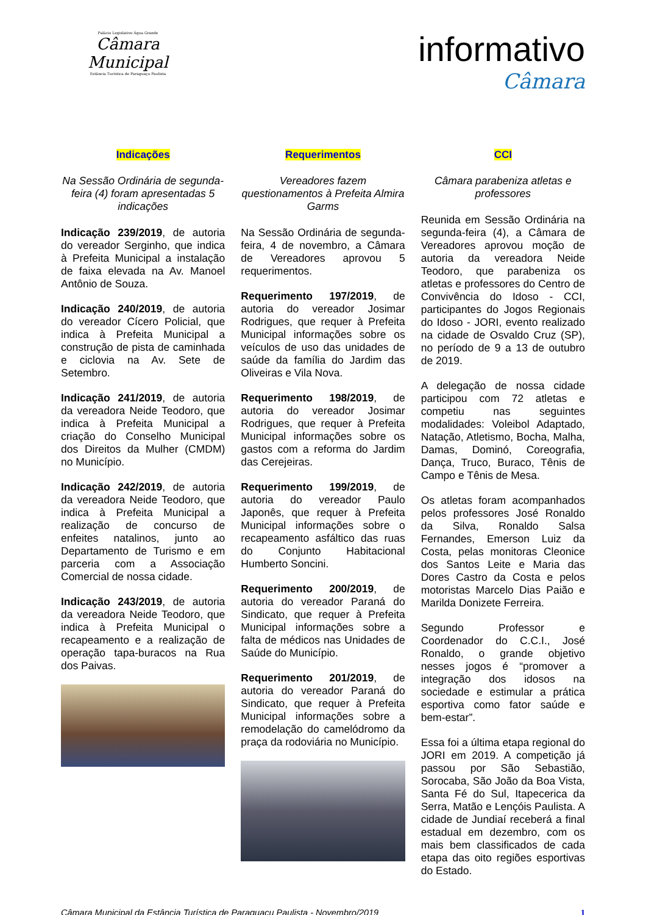Palácio Legislativo Água Grande
Câmara Municipal
Estância Turística de Paraguaçu Paulista
informativo
Câmara
Indicações
Na Sessão Ordinária de segunda-feira (4) foram apresentadas 5 indicações
Indicação 239/2019, de autoria do vereador Serginho, que indica à Prefeita Municipal a instalação de faixa elevada na Av. Manoel Antônio de Souza.
Indicação 240/2019, de autoria do vereador Cícero Policial, que indica à Prefeita Municipal a construção de pista de caminhada e ciclovia na Av. Sete de Setembro.
Indicação 241/2019, de autoria da vereadora Neide Teodoro, que indica à Prefeita Municipal a criação do Conselho Municipal dos Direitos da Mulher (CMDM) no Município.
Indicação 242/2019, de autoria da vereadora Neide Teodoro, que indica à Prefeita Municipal a realização de concurso de enfeites natalinos, junto ao Departamento de Turismo e em parceria com a Associação Comercial de nossa cidade.
Indicação 243/2019, de autoria da vereadora Neide Teodoro, que indica à Prefeita Municipal o recapeamento e a realização de operação tapa-buracos na Rua dos Paivas.
Requerimentos
Vereadores fazem questionamentos à Prefeita Almira Garms
Na Sessão Ordinária de segunda-feira, 4 de novembro, a Câmara de Vereadores aprovou 5 requerimentos.
Requerimento 197/2019, de autoria do vereador Josimar Rodrigues, que requer à Prefeita Municipal informações sobre os veículos de uso das unidades de saúde da família do Jardim das Oliveiras e Vila Nova.
Requerimento 198/2019, de autoria do vereador Josimar Rodrigues, que requer à Prefeita Municipal informações sobre os gastos com a reforma do Jardim das Cerejeiras.
Requerimento 199/2019, de autoria do vereador Paulo Japonês, que requer à Prefeita Municipal informações sobre o recapeamento asfáltico das ruas do Conjunto Habitacional Humberto Soncini.
Requerimento 200/2019, de autoria do vereador Paraná do Sindicato, que requer à Prefeita Municipal informações sobre a falta de médicos nas Unidades de Saúde do Município.
Requerimento 201/2019, de autoria do vereador Paraná do Sindicato, que requer à Prefeita Municipal informações sobre a remodelação do camelódromo da praça da rodoviária no Município.
CCI
Câmara parabeniza atletas e professores
Reunida em Sessão Ordinária na segunda-feira (4), a Câmara de Vereadores aprovou moção de autoria da vereadora Neide Teodoro, que parabeniza os atletas e professores do Centro de Convivência do Idoso - CCI, participantes do Jogos Regionais do Idoso - JORI, evento realizado na cidade de Osvaldo Cruz (SP), no período de 9 a 13 de outubro de 2019.
A delegação de nossa cidade participou com 72 atletas e competiu nas seguintes modalidades: Voleibol Adaptado, Natação, Atletismo, Bocha, Malha, Damas, Dominó, Coreografia, Dança, Truco, Buraco, Tênis de Campo e Tênis de Mesa.
Os atletas foram acompanhados pelos professores José Ronaldo da Silva, Ronaldo Salsa Fernandes, Emerson Luiz da Costa, pelas monitoras Cleonice dos Santos Leite e Maria das Dores Castro da Costa e pelos motoristas Marcelo Dias Paião e Marilda Donizete Ferreira.
Segundo Professor e Coordenador do C.C.I., José Ronaldo, o grande objetivo nesses jogos é “promover a integração dos idosos na sociedade e estimular a prática esportiva como fator saúde e bem-estar”.
Essa foi a última etapa regional do JORI em 2019. A competição já passou por São Sebastião, Sorocaba, São João da Boa Vista, Santa Fé do Sul, Itapecerica da Serra, Matão e Lençóis Paulista. A cidade de Jundiaí receberá a final estadual em dezembro, com os mais bem classificados de cada etapa das oito regiões esportivas do Estado.
Câmara Municipal da Estância Turística de Paraguaçu Paulista - Novembro/2019 1